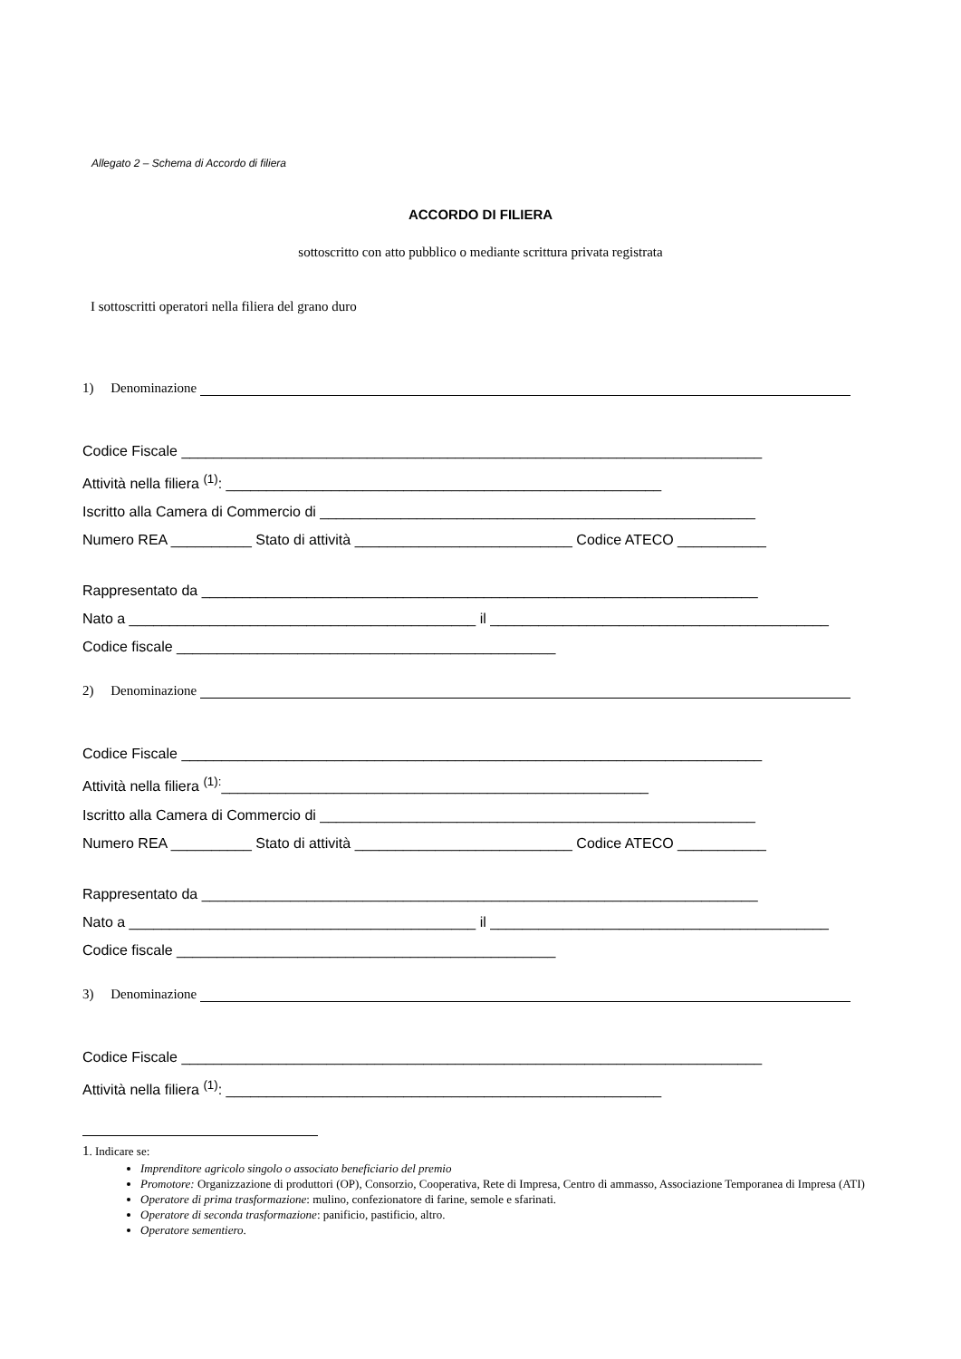Allegato 2 – Schema di Accordo di filiera
ACCORDO DI FILIERA
sottoscritto con atto pubblico o mediante scrittura privata registrata
I sottoscritti operatori nella filiera del grano duro
1) Denominazione
Codice Fiscale ________________________________________________________________________
Attività nella filiera <sup>(1)</sup>: ______________________________________________________
Iscritto alla Camera di Commercio di ______________________________________________________
Numero REA __________ Stato di attività ___________________________ Codice ATECO ___________
Rappresentato da _____________________________________________________________________
Nato a ___________________________________________ il __________________________________________
Codice fiscale _______________________________________________
2) Denominazione
Codice Fiscale ________________________________________________________________________
Attività nella filiera <sup>(1):</sup>_____________________________________________________
Iscritto alla Camera di Commercio di ______________________________________________________
Numero REA __________ Stato di attività ___________________________ Codice ATECO ___________
Rappresentato da _____________________________________________________________________
Nato a ___________________________________________ il __________________________________________
Codice fiscale _______________________________________________
3) Denominazione
Codice Fiscale ________________________________________________________________________
Attività nella filiera <sup>(1)</sup>: ______________________________________________________
1. Indicare se:
Imprenditore agricolo singolo o associato beneficiario del premio
Promotore: Organizzazione di produttori (OP), Consorzio, Cooperativa, Rete di Impresa, Centro di ammasso, Associazione Temporanea di Impresa (ATI)
Operatore di prima trasformazione: mulino, confezionatore di farine, semole e sfarinati.
Operatore di seconda trasformazione: panificio, pastificio, altro.
Operatore sementiero.